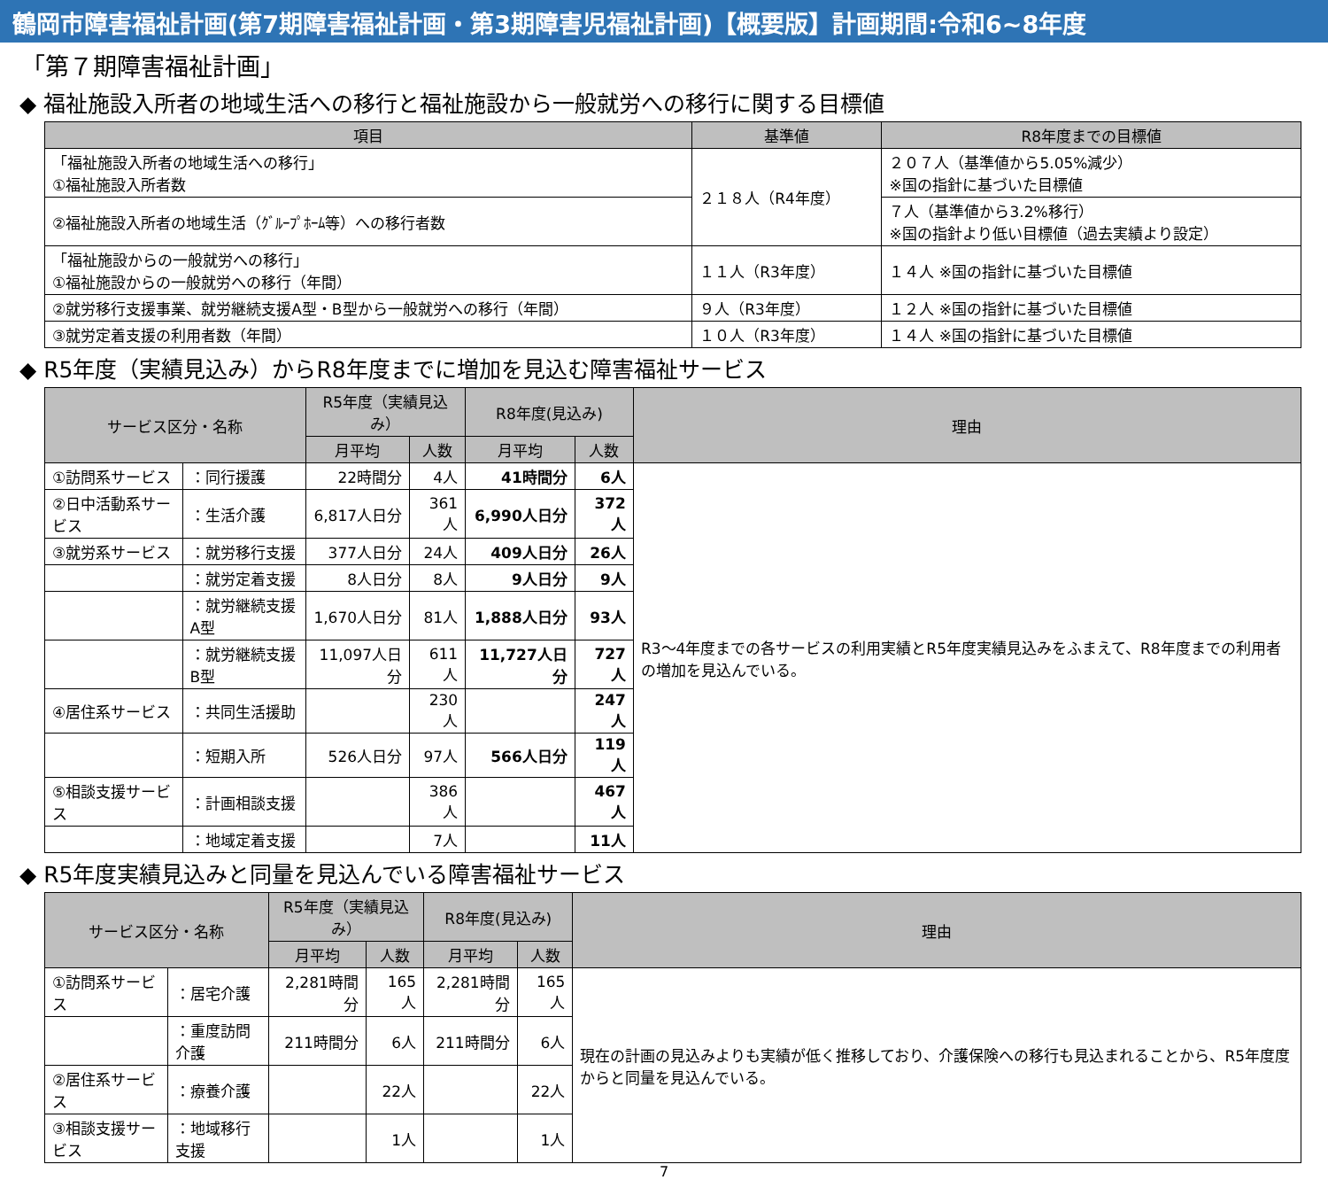鶴岡市障害福祉計画(第7期障害福祉計画・第3期障害児福祉計画)【概要版】計画期間:令和6~8年度
「第７期障害福祉計画」
◆ 福祉施設入所者の地域生活への移行と福祉施設から一般就労への移行に関する目標値
| 項目 | 基準値 | R8年度までの目標値 |
| --- | --- | --- |
| 「福祉施設入所者の地域生活への移行」 ①福祉施設入所者数 | ２１８人（R4年度） | ２０７人（基準値から5.05%減少） ※国の指針に基づいた目標値 |
| ②福祉施設入所者の地域生活（ｸﾞﾙｰﾌﾟﾎｰﾑ等）への移行者数 | | ７人（基準値から3.2%移行） ※国の指針より低い目標値（過去実績より設定） |
| 「福祉施設からの一般就労への移行」 ①福祉施設からの一般就労への移行（年間） | １１人（R3年度） | １４人 ※国の指針に基づいた目標値 |
| ②就労移行支援事業、就労継続支援A型・B型から一般就労への移行（年間） | ９人（R3年度） | １２人 ※国の指針に基づいた目標値 |
| ③就労定着支援の利用者数（年間） | １０人（R3年度） | １４人 ※国の指針に基づいた目標値 |
◆ R5年度（実績見込み）からR8年度までに増加を見込む障害福祉サービス
| サービス区分・名称 | | R5年度（実績見込み） | | R8年度(見込み) | | 理由 |
| --- | --- | --- | --- | --- | --- | --- |
| | | 月平均 | 人数 | 月平均 | 人数 | |
| ①訪問系サービス | ：同行援護 | 22時間分 | 4人 | 41時間分 | 6人 | R3～4年度までの各サービスの利用実績とR5年度実績見込みをふまえて、R8年度までの利用者の増加を見込んでいる。 |
| ②日中活動系サービス | ：生活介護 | 6,817人日分 | 361人 | 6,990人日分 | 372人 | |
| ③就労系サービス | ：就労移行支援 | 377人日分 | 24人 | 409人日分 | 26人 | |
| | ：就労定着支援 | 8人日分 | 8人 | 9人日分 | 9人 | |
| | ：就労継続支援A型 | 1,670人日分 | 81人 | 1,888人日分 | 93人 | |
| | ：就労継続支援B型 | 11,097人日分 | 611人 | 11,727人日分 | 727人 | |
| ④居住系サービス | ：共同生活援助 | | 230人 | | 247人 | |
| | ：短期入所 | 526人日分 | 97人 | 566人日分 | 119人 | |
| ⑤相談支援サービス | ：計画相談支援 | | 386人 | | 467人 | |
| | ：地域定着支援 | | 7人 | | 11人 | |
◆ R5年度実績見込みと同量を見込んでいる障害福祉サービス
| サービス区分・名称 | | R5年度（実績見込み） | | R8年度(見込み) | | 理由 |
| --- | --- | --- | --- | --- | --- | --- |
| | | 月平均 | 人数 | 月平均 | 人数 | |
| ①訪問系サービス | ：居宅介護 | 2,281時間分 | 165人 | 2,281時間分 | 165人 | 現在の計画の見込みよりも実績が低く推移しており、介護保険への移行も見込まれることから、R5年度度からと同量を見込んでいる。 |
| | ：重度訪問介護 | 211時間分 | 6人 | 211時間分 | 6人 | |
| ②居住系サービス | ：療養介護 | | 22人 | | 22人 | |
| ③相談支援サービス | ：地域移行支援 | | 1人 | | 1人 | |
7